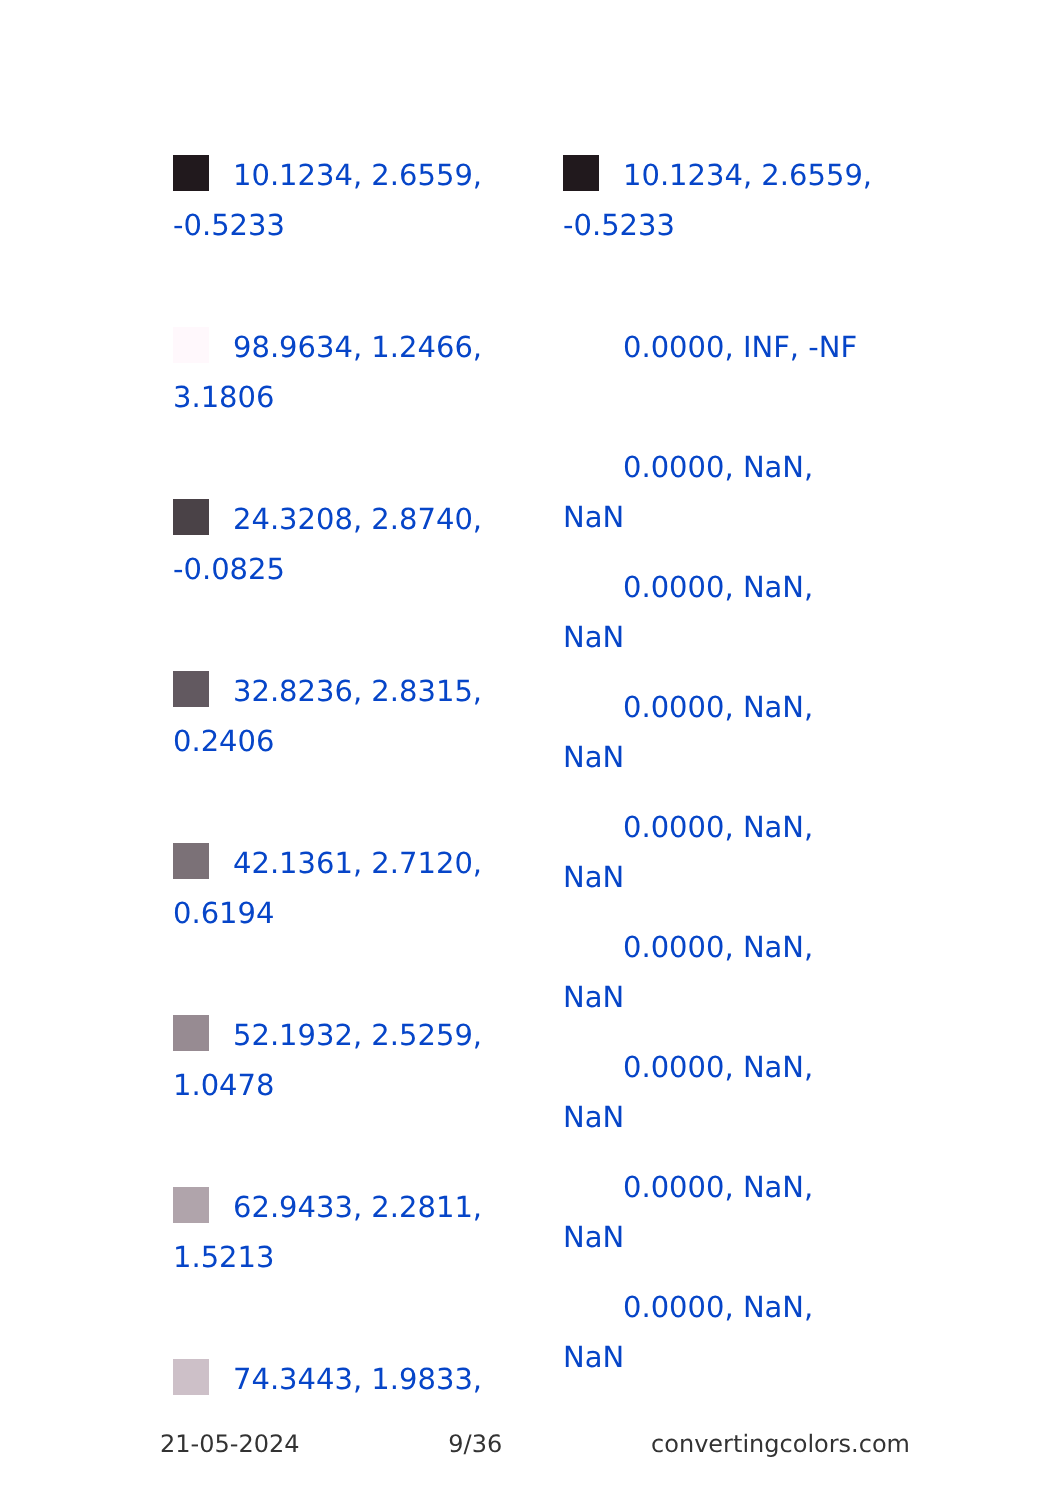10.1234, 2.6559, -0.5233
98.9634, 1.2466, 3.1806
24.3208, 2.8740, -0.0825
32.8236, 2.8315, 0.2406
42.1361, 2.7120, 0.6194
52.1932, 2.5259, 1.0478
62.9433, 2.2811, 1.5213
74.3443, 1.9833,
10.1234, 2.6559, -0.5233
0.0000, INF, -NF
0.0000, NaN, NaN
0.0000, NaN, NaN
0.0000, NaN, NaN
0.0000, NaN, NaN
0.0000, NaN, NaN
0.0000, NaN, NaN
0.0000, NaN, NaN
0.0000, NaN, NaN
21-05-2024 9/36 convertingcolors.com